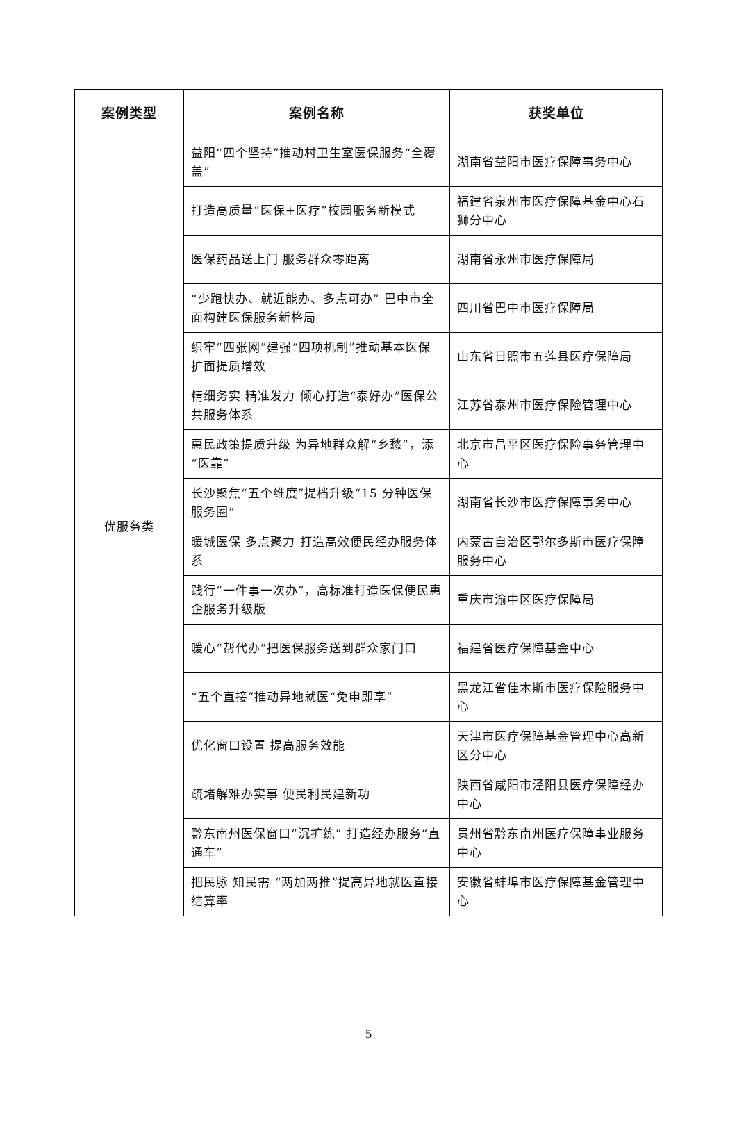| 案例类型 | 案例名称 | 获奖单位 |
| --- | --- | --- |
| 优服务类 | 益阳“四个坚持”推动村卫生室医保服务“全覆盖” | 湖南省益阳市医疗保障事务中心 |
| | 打造高质量“医保+医疗”校园服务新模式 | 福建省泉州市医疗保障基金中心石狮分中心 |
| | 医保药品送上门 服务群众零距离 | 湖南省永州市医疗保障局 |
| | “少跑快办、就近能办、多点可办” 巴中市全面构建医保服务新格局 | 四川省巴中市医疗保障局 |
| | 织牢“四张网”建强“四项机制”推动基本医保扩面提质增效 | 山东省日照市五莲县医疗保障局 |
| | 精细务实 精准发力 倾心打造“泰好办”医保公共服务体系 | 江苏省泰州市医疗保险管理中心 |
| | 惠民政策提质升级 为异地群众解“乡愁”，添“医靠” | 北京市昌平区医疗保险事务管理中心 |
| | 长沙聚焦“五个维度”提档升级“15 分钟医保服务圈” | 湖南省长沙市医疗保障事务中心 |
| | 暖城医保 多点聚力 打造高效便民经办服务体系 | 内蒙古自治区鄂尔多斯市医疗保障服务中心 |
| | 践行“一件事一次办”，高标准打造医保便民惠企服务升级版 | 重庆市渝中区医疗保障局 |
| | 暖心“帮代办”把医保服务送到群众家门口 | 福建省医疗保障基金中心 |
| | “五个直接”推动异地就医“免申即享” | 黑龙江省佳木斯市医疗保险服务中心 |
| | 优化窗口设置 提高服务效能 | 天津市医疗保障基金管理中心高新区分中心 |
| | 疏堵解难办实事 便民利民建新功 | 陕西省咸阳市泾阳县医疗保障经办中心 |
| | 黔东南州医保窗口“沉扩练” 打造经办服务“直通车” | 贵州省黔东南州医疗保障事业服务中心 |
| | 把民脉 知民需 “两加两推”提高异地就医直接结算率 | 安徽省蚌埠市医疗保障基金管理中心 |
5